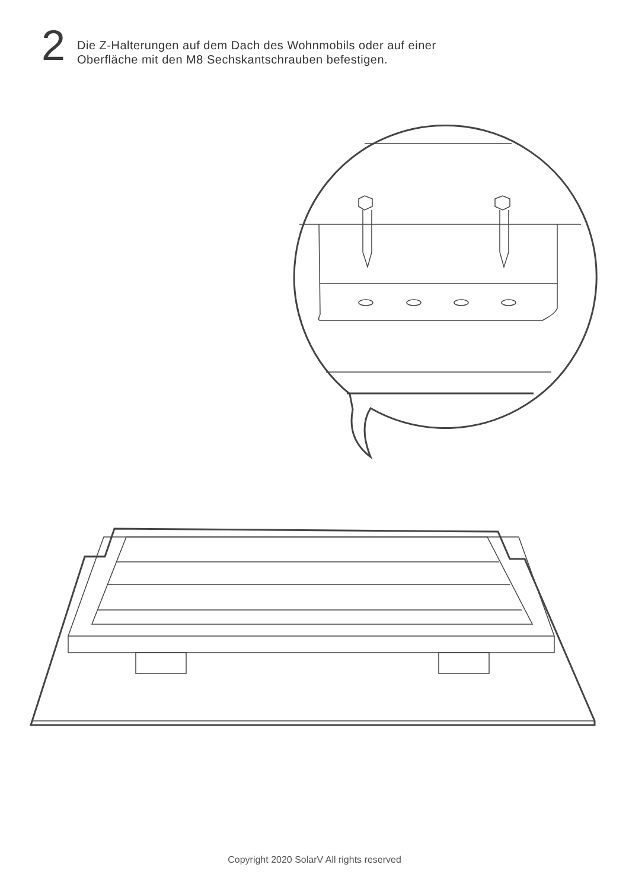2
Die Z-Halterungen auf dem Dach des Wohnmobils oder auf einer
Oberfläche mit den M8 Sechskantschrauben befestigen.
Copyright 2020 SolarV All rights reserved